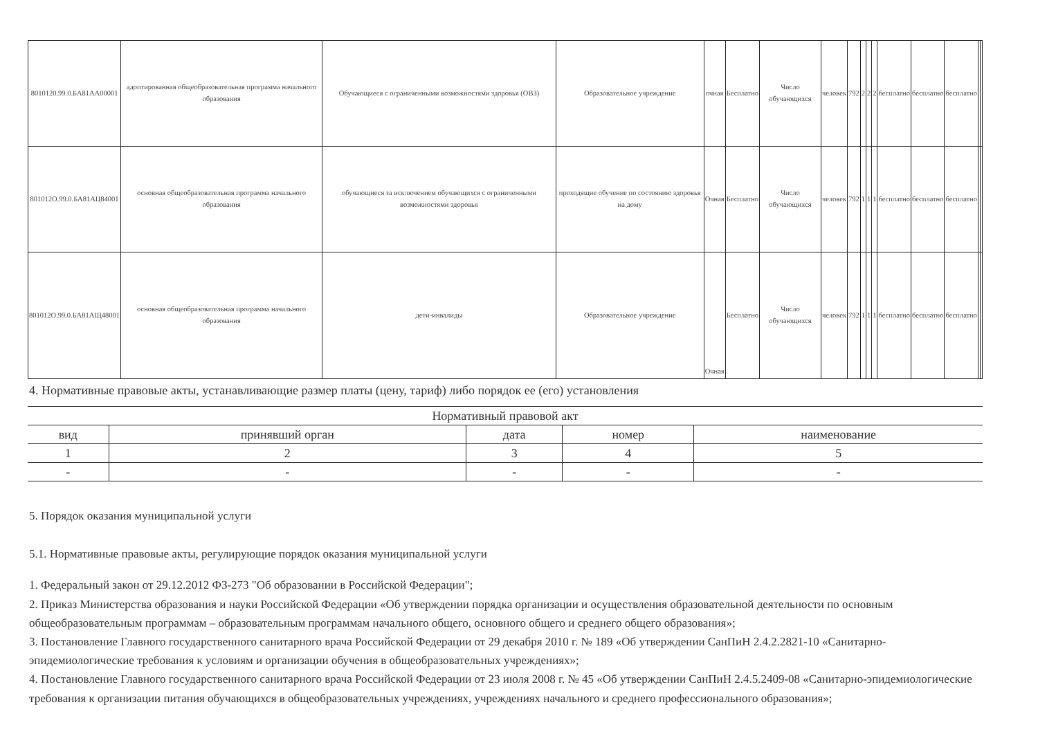| 8010120.99.0.БА81АА00001 | адоптированная общеобразовательная программа начального образования | Обучающиеся с ограниченными возможностями здоровья (ОВЗ) | Образовательное учреждение | очная | Бесплатно | Число обучающихся | человек | 792 | 2 | 2 | 2 | бесплатно | бесплатно | бесплатно | | |
| 801012О.99.0.БА81АЦ84001 | основная общеобразовательная программа начального образования | обучающиеся за исключением обучающихся с ограниченными возможностями здоровья | проходящие обучение по состоянию здоровья на дому | Очная | Бесплатно | Число обучающихся | человек | 792 | 1 | 1 | 1 | бесплатно | бесплатно | бесплатно | | |
| 801012О.99.0.БА81АЩ48001 | основная общеобразовательная программа начального образования | дети-инвалиды | Образовательное учреждение | Очная | Бесплатно | Число обучающихся | человек | 792 | 1 | 1 | 1 | бесплатно | бесплатно | бесплатно | | |
4. Нормативные правовые акты, устанавливающие размер платы (цену, тариф) либо порядок ее (его) установления
| Нормативный правовой акт | | | | |
| вид | принявший орган | дата | номер | наименование |
| 1 | 2 | 3 | 4 | 5 |
| - | - | - | - | - |
5. Порядок оказания муниципальной услуги
5.1. Нормативные правовые акты, регулирующие порядок оказания муниципальной услуги
1. Федеральный закон от 29.12.2012 ФЗ-273 "Об образовании в Российской Федерации";
2. Приказ Министерства образования и науки Российской Федерации «Об утверждении порядка организации и осуществления образовательной деятельности по основным общеобразовательным программам – образовательным программам начального общего, основного общего и среднего общего образования»;
3. Постановление Главного государственного санитарного врача Российской Федерации от 29 декабря 2010 г. № 189 «Об утверждении СанПиН 2.4.2.2821-10 «Санитарно-эпидемиологические требования к условиям и организации обучения в общеобразовательных учреждениях»;
4. Постановление Главного государственного санитарного врача Российской Федерации от 23 июля 2008 г. № 45 «Об утверждении СанПиН 2.4.5.2409-08 «Санитарно-эпидемиологические требования к организации питания обучающихся в общеобразовательных учреждениях, учреждениях начального и среднего профессионального образования»;